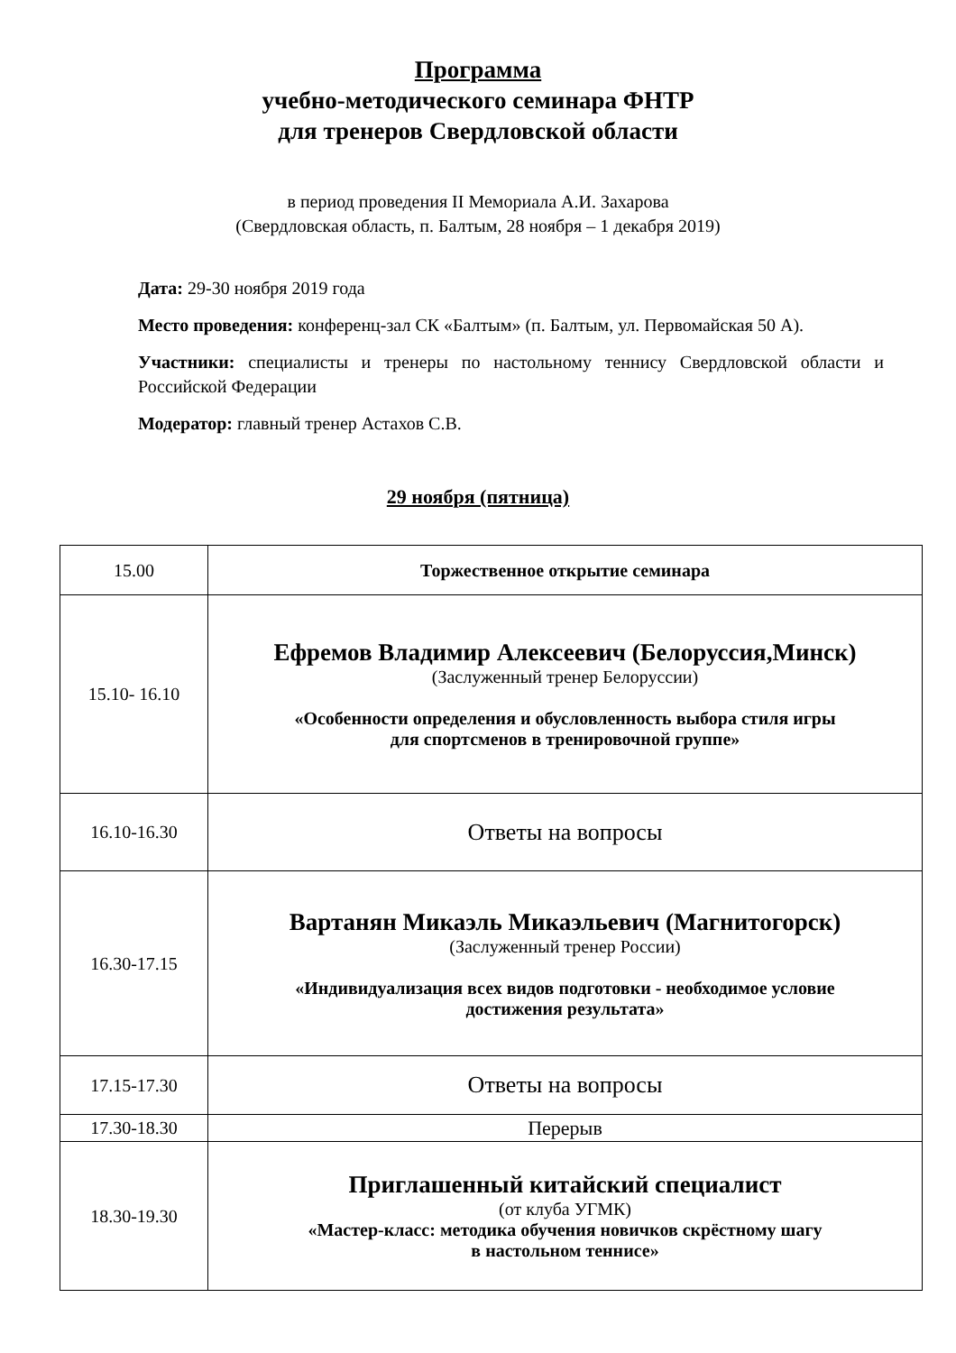Программа
учебно-методического семинара ФНТР
для тренеров Свердловской области
в период проведения II Мемориала А.И. Захарова
(Свердловская область, п. Балтым, 28 ноября – 1 декабря 2019)
Дата: 29-30 ноября 2019 года
Место проведения: конференц-зал СК «Балтым» (п. Балтым, ул. Первомайская 50 А).
Участники: специалисты и тренеры по настольному теннису Свердловской области и Российской Федерации
Модератор: главный тренер Астахов С.В.
29 ноября (пятница)
| 15.00 | Торжественное открытие семинара |
| 15.10- 16.10 | Ефремов Владимир Алексеевич (Белоруссия,Минск) (Заслуженный тренер Белоруссии) «Особенности определения и обусловленность выбора стиля игры для спортсменов в тренировочной группе» |
| 16.10-16.30 | Ответы на вопросы |
| 16.30-17.15 | Вартанян Микаэль Микаэльевич (Магнитогорск) (Заслуженный тренер России) «Индивидуализация всех видов подготовки - необходимое условие достижения результата» |
| 17.15-17.30 | Ответы на вопросы |
| 17.30-18.30 | Перерыв |
| 18.30-19.30 | Приглашенный китайский специалист (от клуба УГМК) «Мастер-класс: методика обучения новичков скрёстному шагу в настольном теннисе» |